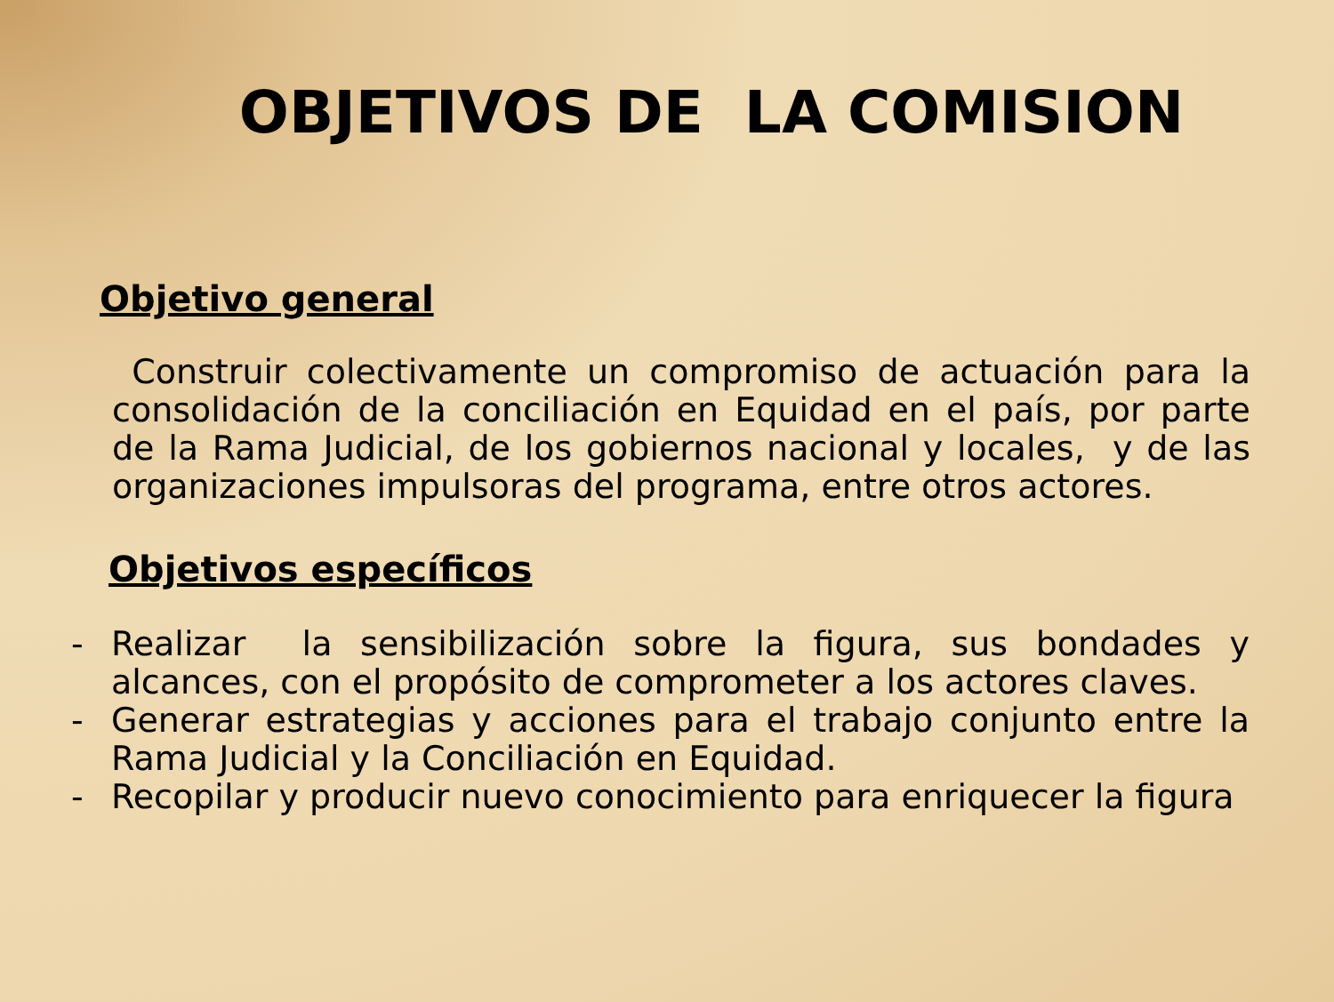OBJETIVOS DE LA COMISION
Objetivo general
Construir colectivamente un compromiso de actuación para la consolidación de la conciliación en Equidad en el país, por parte de la Rama Judicial, de los gobiernos nacional y locales, y de las organizaciones impulsoras del programa, entre otros actores.
Objetivos específicos
- Realizar la sensibilización sobre la figura, sus bondades y alcances, con el propósito de comprometer a los actores claves.
- Generar estrategias y acciones para el trabajo conjunto entre la Rama Judicial y la Conciliación en Equidad.
- Recopilar y producir nuevo conocimiento para enriquecer la figura